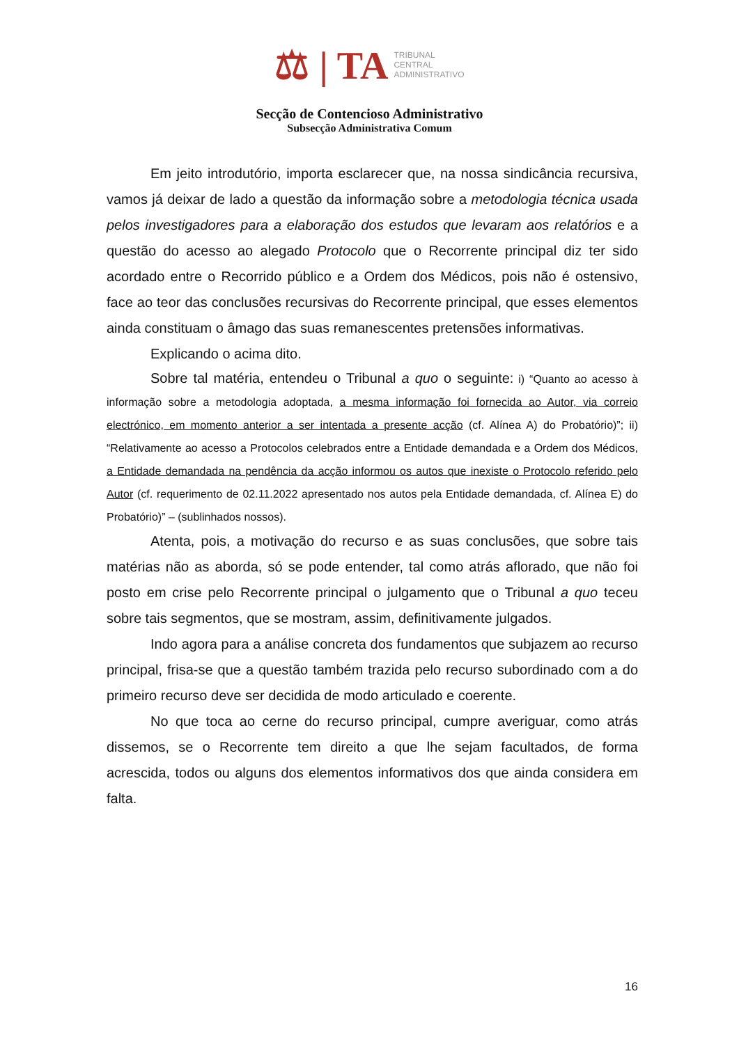⚖ | TA
TRIBUNAL
CENTRAL
ADMINISTRATIVO
Secção de Contencioso Administrativo
Subsecção Administrativa Comum
Em jeito introdutório, importa esclarecer que, na nossa sindicância recursiva, vamos já deixar de lado a questão da informação sobre a metodologia técnica usada pelos investigadores para a elaboração dos estudos que levaram aos relatórios e a questão do acesso ao alegado Protocolo que o Recorrente principal diz ter sido acordado entre o Recorrido público e a Ordem dos Médicos, pois não é ostensivo, face ao teor das conclusões recursivas do Recorrente principal, que esses elementos ainda constituam o âmago das suas remanescentes pretensões informativas.
Explicando o acima dito.
Sobre tal matéria, entendeu o Tribunal a quo o seguinte: i) “Quanto ao acesso à informação sobre a metodologia adoptada, a mesma informação foi fornecida ao Autor, via correio electrónico, em momento anterior a ser intentada a presente acção (cf. Alínea A) do Probatório)”; ii) “Relativamente ao acesso a Protocolos celebrados entre a Entidade demandada e a Ordem dos Médicos, a Entidade demandada na pendência da acção informou os autos que inexiste o Protocolo referido pelo Autor (cf. requerimento de 02.11.2022 apresentado nos autos pela Entidade demandada, cf. Alínea E) do Probatório)” – (sublinhados nossos).
Atenta, pois, a motivação do recurso e as suas conclusões, que sobre tais matérias não as aborda, só se pode entender, tal como atrás aflorado, que não foi posto em crise pelo Recorrente principal o julgamento que o Tribunal a quo teceu sobre tais segmentos, que se mostram, assim, definitivamente julgados.
Indo agora para a análise concreta dos fundamentos que subjazem ao recurso principal, frisa-se que a questão também trazida pelo recurso subordinado com a do primeiro recurso deve ser decidida de modo articulado e coerente.
No que toca ao cerne do recurso principal, cumpre averiguar, como atrás dissemos, se o Recorrente tem direito a que lhe sejam facultados, de forma acrescida, todos ou alguns dos elementos informativos dos que ainda considera em falta.
16